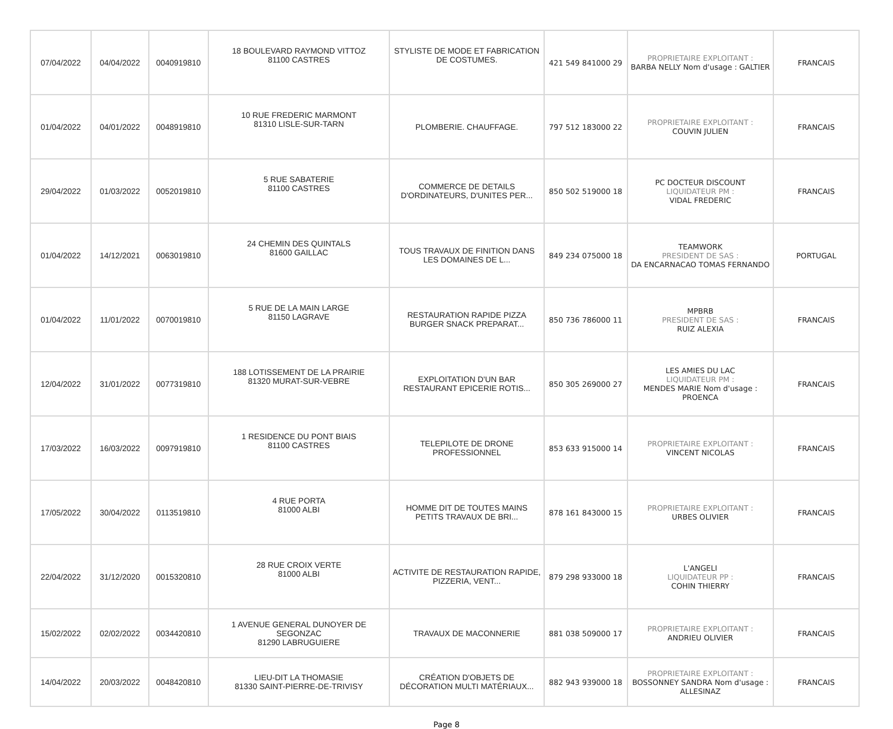| 07/04/2022 | 04/04/2022 | 0040919810 | 18 BOULEVARD RAYMOND VITTOZ 81100 CASTRES | STYLISTE DE MODE ET FABRICATION DE COSTUMES. | 421 549 841000 29 | PROPRIETAIRE EXPLOITANT : BARBA NELLY Nom d'usage : GALTIER | FRANCAIS |
| 01/04/2022 | 04/01/2022 | 0048919810 | 10 RUE FREDERIC MARMONT 81310 LISLE-SUR-TARN | PLOMBERIE. CHAUFFAGE. | 797 512 183000 22 | PROPRIETAIRE EXPLOITANT : COUVIN JULIEN | FRANCAIS |
| 29/04/2022 | 01/03/2022 | 0052019810 | 5 RUE SABATERIE 81100 CASTRES | COMMERCE DE DETAILS D'ORDINATEURS, D'UNITES PER... | 850 502 519000 18 | PC DOCTEUR DISCOUNT LIQUIDATEUR PM : VIDAL FREDERIC | FRANCAIS |
| 01/04/2022 | 14/12/2021 | 0063019810 | 24 CHEMIN DES QUINTALS 81600 GAILLAC | TOUS TRAVAUX DE FINITION DANS LES DOMAINES DE L... | 849 234 075000 18 | TEAMWORK PRESIDENT DE SAS : DA ENCARNACAO TOMAS FERNANDO | PORTUGAL |
| 01/04/2022 | 11/01/2022 | 0070019810 | 5 RUE DE LA MAIN LARGE 81150 LAGRAVE | RESTAURATION RAPIDE PIZZA BURGER SNACK PREPARAT... | 850 736 786000 11 | MPBRB PRESIDENT DE SAS : RUIZ ALEXIA | FRANCAIS |
| 12/04/2022 | 31/01/2022 | 0077319810 | 188 LOTISSEMENT DE LA PRAIRIE 81320 MURAT-SUR-VEBRE | EXPLOITATION D'UN BAR RESTAURANT EPICERIE ROTIS... | 850 305 269000 27 | LES AMIES DU LAC LIQUIDATEUR PM : MENDES MARIE Nom d'usage : PROENCA | FRANCAIS |
| 17/03/2022 | 16/03/2022 | 0097919810 | 1 RESIDENCE DU PONT BIAIS 81100 CASTRES | TELEPILOTE DE DRONE PROFESSIONNEL | 853 633 915000 14 | PROPRIETAIRE EXPLOITANT : VINCENT NICOLAS | FRANCAIS |
| 17/05/2022 | 30/04/2022 | 0113519810 | 4 RUE PORTA 81000 ALBI | HOMME DIT DE TOUTES MAINS PETITS TRAVAUX DE BRI... | 878 161 843000 15 | PROPRIETAIRE EXPLOITANT : URBES OLIVIER | FRANCAIS |
| 22/04/2022 | 31/12/2020 | 0015320810 | 28 RUE CROIX VERTE 81000 ALBI | ACTIVITE DE RESTAURATION RAPIDE, PIZZERIA, VENT... | 879 298 933000 18 | L'ANGELI LIQUIDATEUR PP : COHIN THIERRY | FRANCAIS |
| 15/02/2022 | 02/02/2022 | 0034420810 | 1 AVENUE GENERAL DUNOYER DE SEGONZAC 81290 LABRUGUIERE | TRAVAUX DE MACONNERIE | 881 038 509000 17 | PROPRIETAIRE EXPLOITANT : ANDRIEU OLIVIER | FRANCAIS |
| 14/04/2022 | 20/03/2022 | 0048420810 | LIEU-DIT LA THOMASIE 81330 SAINT-PIERRE-DE-TRIVISY | CRÉATION D'OBJETS DE DÉCORATION MULTI MATÉRIAUX... | 882 943 939000 18 | PROPRIETAIRE EXPLOITANT : BOSSONNEY SANDRA Nom d'usage : ALLESINAZ | FRANCAIS |
Page 8